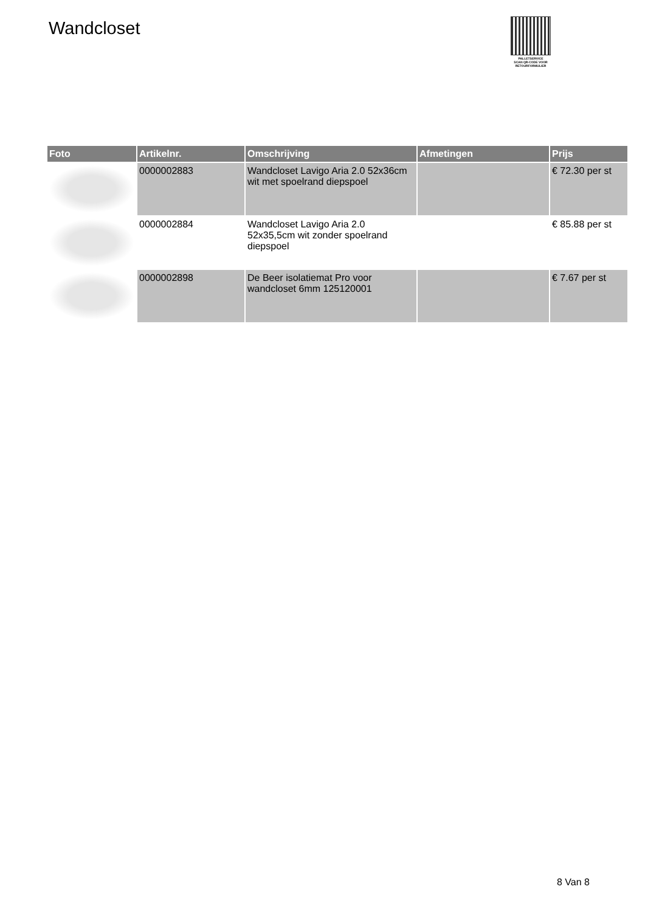Wandcloset
PALLETSERVICE
SCAN QR-CODE VOOR RETOURFORMULIER
| Foto | Artikelnr. | Omschrijving | Afmetingen | Prijs |
| --- | --- | --- | --- | --- |
| | 0000002883 | Wandcloset Lavigo Aria 2.0 52x36cm wit met spoelrand diepspoel | | € 72.30 per st |
| | 0000002884 | Wandcloset Lavigo Aria 2.0 52x35,5cm wit zonder spoelrand diepspoel | | € 85.88 per st |
| | 0000002898 | De Beer isolatiemat Pro voor wandcloset 6mm 125120001 | | € 7.67 per st |
8 Van 8